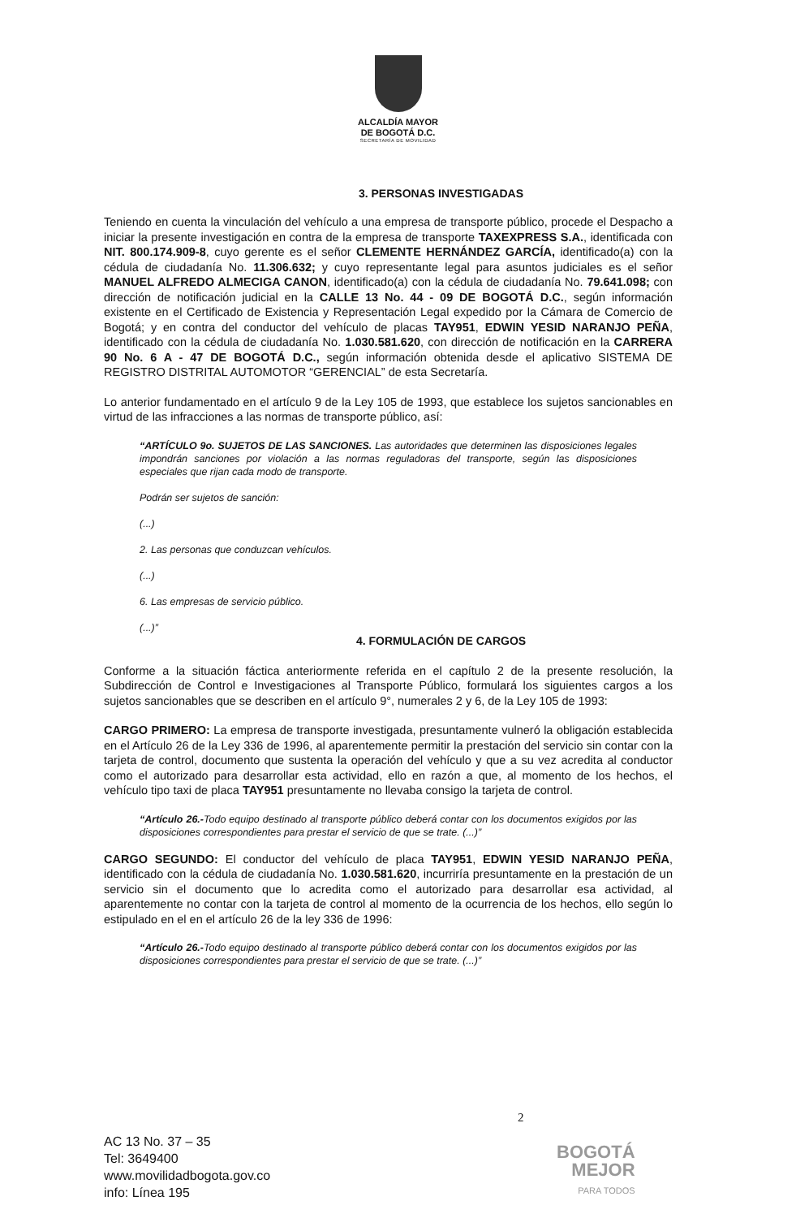ALCALDÍA MAYOR
DE BOGOTÁ D.C.
SECRETARÍA DE MOVILIDAD
3. PERSONAS INVESTIGADAS
Teniendo en cuenta la vinculación del vehículo a una empresa de transporte público, procede el Despacho a iniciar la presente investigación en contra de la empresa de transporte TAXEXPRESS S.A., identificada con NIT. 800.174.909-8, cuyo gerente es el señor CLEMENTE HERNÁNDEZ GARCÍA, identificado(a) con la cédula de ciudadanía No. 11.306.632; y cuyo representante legal para asuntos judiciales es el señor MANUEL ALFREDO ALMECIGA CANON, identificado(a) con la cédula de ciudadanía No. 79.641.098; con dirección de notificación judicial en la CALLE 13 No. 44 - 09 DE BOGOTÁ D.C., según información existente en el Certificado de Existencia y Representación Legal expedido por la Cámara de Comercio de Bogotá; y en contra del conductor del vehículo de placas TAY951, EDWIN YESID NARANJO PEÑA, identificado con la cédula de ciudadanía No. 1.030.581.620, con dirección de notificación en la CARRERA 90 No. 6 A - 47 DE BOGOTÁ D.C., según información obtenida desde el aplicativo SISTEMA DE REGISTRO DISTRITAL AUTOMOTOR “GERENCIAL” de esta Secretaría.
Lo anterior fundamentado en el artículo 9 de la Ley 105 de 1993, que establece los sujetos sancionables en virtud de las infracciones a las normas de transporte público, así:
“ARTÍCULO 9o. SUJETOS DE LAS SANCIONES. Las autoridades que determinen las disposiciones legales impondrán sanciones por violación a las normas reguladoras del transporte, según las disposiciones especiales que rijan cada modo de transporte.
Podrán ser sujetos de sanción:
(...)
2. Las personas que conduzcan vehículos.
(...)
6. Las empresas de servicio público.
(...)”
4. FORMULACIÓN DE CARGOS
Conforme a la situación fáctica anteriormente referida en el capítulo 2 de la presente resolución, la Subdirección de Control e Investigaciones al Transporte Público, formulará los siguientes cargos a los sujetos sancionables que se describen en el artículo 9°, numerales 2 y 6, de la Ley 105 de 1993:
CARGO PRIMERO: La empresa de transporte investigada, presuntamente vulneró la obligación establecida en el Artículo 26 de la Ley 336 de 1996, al aparentemente permitir la prestación del servicio sin contar con la tarjeta de control, documento que sustenta la operación del vehículo y que a su vez acredita al conductor como el autorizado para desarrollar esta actividad, ello en razón a que, al momento de los hechos, el vehículo tipo taxi de placa TAY951 presuntamente no llevaba consigo la tarjeta de control.
“Artículo 26.-Todo equipo destinado al transporte público deberá contar con los documentos exigidos por las disposiciones correspondientes para prestar el servicio de que se trate. (...)”
CARGO SEGUNDO: El conductor del vehículo de placa TAY951, EDWIN YESID NARANJO PEÑA, identificado con la cédula de ciudadanía No. 1.030.581.620, incurriría presuntamente en la prestación de un servicio sin el documento que lo acredita como el autorizado para desarrollar esa actividad, al aparentemente no contar con la tarjeta de control al momento de la ocurrencia de los hechos, ello según lo estipulado en el en el artículo 26 de la ley 336 de 1996:
“Artículo 26.-Todo equipo destinado al transporte público deberá contar con los documentos exigidos por las disposiciones correspondientes para prestar el servicio de que se trate. (...)”
2
AC 13 No. 37 – 35
Tel: 3649400
www.movilidadbogota.gov.co
info: Línea 195
BOGOTÁ
MEJOR
PARA TODOS